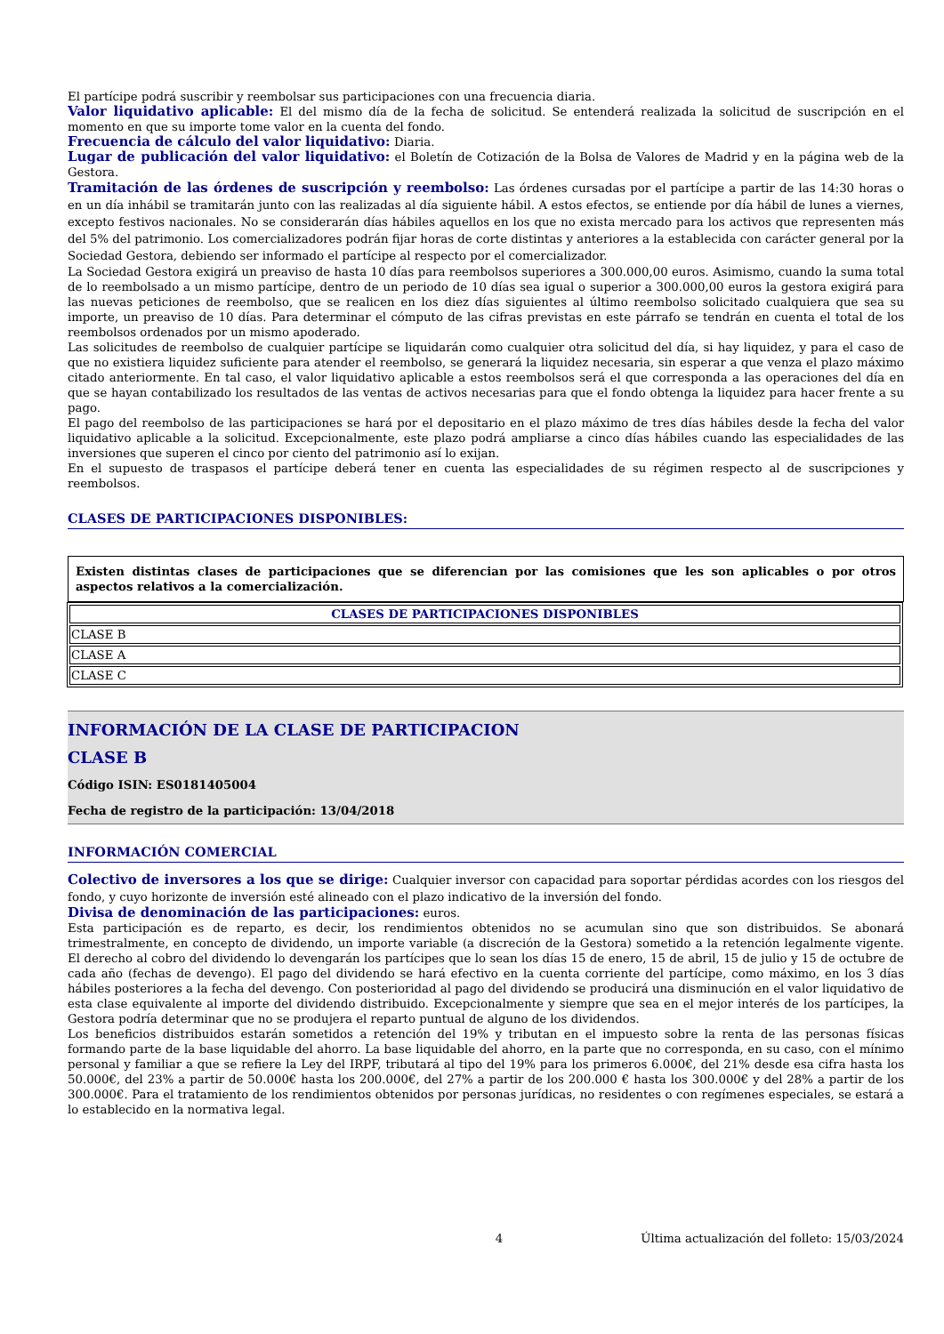El partícipe podrá suscribir y reembolsar sus participaciones con una frecuencia diaria.
Valor liquidativo aplicable: El del mismo día de la fecha de solicitud. Se entenderá realizada la solicitud de suscripción en el momento en que su importe tome valor en la cuenta del fondo.
Frecuencia de cálculo del valor liquidativo: Diaria.
Lugar de publicación del valor liquidativo: el Boletín de Cotización de la Bolsa de Valores de Madrid y en la página web de la Gestora.
Tramitación de las órdenes de suscripción y reembolso: Las órdenes cursadas por el partícipe a partir de las 14:30 horas o en un día inhábil se tramitarán junto con las realizadas al día siguiente hábil. A estos efectos, se entiende por día hábil de lunes a viernes, excepto festivos nacionales. No se considerarán días hábiles aquellos en los que no exista mercado para los activos que representen más del 5% del patrimonio. Los comercializadores podrán fijar horas de corte distintas y anteriores a la establecida con carácter general por la Sociedad Gestora, debiendo ser informado el partícipe al respecto por el comercializador.
La Sociedad Gestora exigirá un preaviso de hasta 10 días para reembolsos superiores a 300.000,00 euros. Asimismo, cuando la suma total de lo reembolsado a un mismo partícipe, dentro de un periodo de 10 días sea igual o superior a 300.000,00 euros la gestora exigirá para las nuevas peticiones de reembolso, que se realicen en los diez días siguientes al último reembolso solicitado cualquiera que sea su importe, un preaviso de 10 días. Para determinar el cómputo de las cifras previstas en este párrafo se tendrán en cuenta el total de los reembolsos ordenados por un mismo apoderado.
Las solicitudes de reembolso de cualquier partícipe se liquidarán como cualquier otra solicitud del día, si hay liquidez, y para el caso de que no existiera liquidez suficiente para atender el reembolso, se generará la liquidez necesaria, sin esperar a que venza el plazo máximo citado anteriormente. En tal caso, el valor liquidativo aplicable a estos reembolsos será el que corresponda a las operaciones del día en que se hayan contabilizado los resultados de las ventas de activos necesarias para que el fondo obtenga la liquidez para hacer frente a su pago.
El pago del reembolso de las participaciones se hará por el depositario en el plazo máximo de tres días hábiles desde la fecha del valor liquidativo aplicable a la solicitud. Excepcionalmente, este plazo podrá ampliarse a cinco días hábiles cuando las especialidades de las inversiones que superen el cinco por ciento del patrimonio así lo exijan.
En el supuesto de traspasos el partícipe deberá tener en cuenta las especialidades de su régimen respecto al de suscripciones y reembolsos.
CLASES DE PARTICIPACIONES DISPONIBLES:
Existen distintas clases de participaciones que se diferencian por las comisiones que les son aplicables o por otros aspectos relativos a la comercialización.
| CLASES DE PARTICIPACIONES DISPONIBLES |
| --- |
| CLASE B |
| CLASE A |
| CLASE C |
INFORMACIÓN DE LA CLASE DE PARTICIPACION
CLASE B
Código ISIN: ES0181405004
Fecha de registro de la participación: 13/04/2018
INFORMACIÓN COMERCIAL
Colectivo de inversores a los que se dirige: Cualquier inversor con capacidad para soportar pérdidas acordes con los riesgos del fondo, y cuyo horizonte de inversión esté alineado con el plazo indicativo de la inversión del fondo.
Divisa de denominación de las participaciones: euros.
Esta participación es de reparto, es decir, los rendimientos obtenidos no se acumulan sino que son distribuidos. Se abonará trimestralmente, en concepto de dividendo, un importe variable (a discreción de la Gestora) sometido a la retención legalmente vigente. El derecho al cobro del dividendo lo devengarán los partícipes que lo sean los días 15 de enero, 15 de abril, 15 de julio y 15 de octubre de cada año (fechas de devengo). El pago del dividendo se hará efectivo en la cuenta corriente del partícipe, como máximo, en los 3 días hábiles posteriores a la fecha del devengo. Con posterioridad al pago del dividendo se producirá una disminución en el valor liquidativo de esta clase equivalente al importe del dividendo distribuido. Excepcionalmente y siempre que sea en el mejor interés de los partícipes, la Gestora podría determinar que no se produjera el reparto puntual de alguno de los dividendos.
Los beneficios distribuidos estarán sometidos a retención del 19% y tributan en el impuesto sobre la renta de las personas físicas formando parte de la base liquidable del ahorro. La base liquidable del ahorro, en la parte que no corresponda, en su caso, con el mínimo personal y familiar a que se refiere la Ley del IRPF, tributará al tipo del 19% para los primeros 6.000€, del 21% desde esa cifra hasta los 50.000€, del 23% a partir de 50.000€ hasta los 200.000€, del 27% a partir de los 200.000 € hasta los 300.000€ y del 28% a partir de los 300.000€. Para el tratamiento de los rendimientos obtenidos por personas jurídicas, no residentes o con regímenes especiales, se estará a lo establecido en la normativa legal.
4 Última actualización del folleto: 15/03/2024